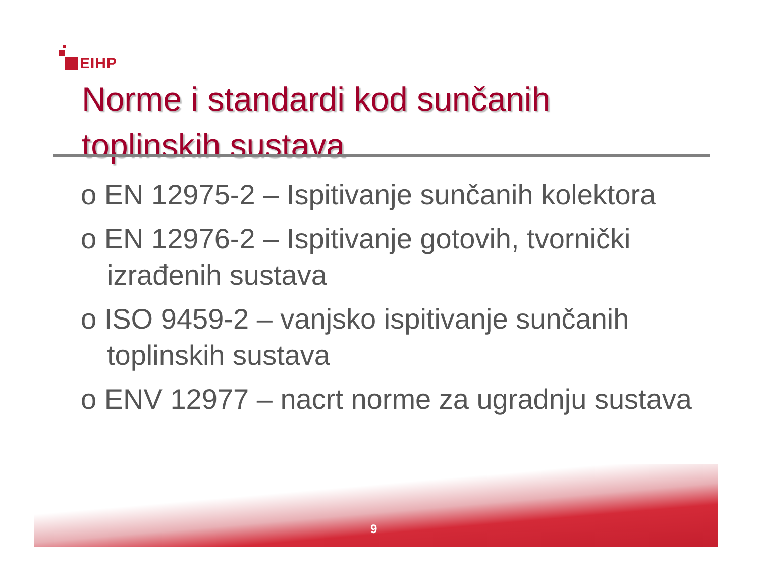EIHP
Norme i standardi kod sunčanih
toplinskih sustava
o EN 12975-2 – Ispitivanje sunčanih kolektora
o EN 12976-2 – Ispitivanje gotovih, tvornički izrađenih sustava
o ISO 9459-2 – vanjsko ispitivanje sunčanih toplinskih sustava
o ENV 12977 – nacrt norme za ugradnju sustava
9